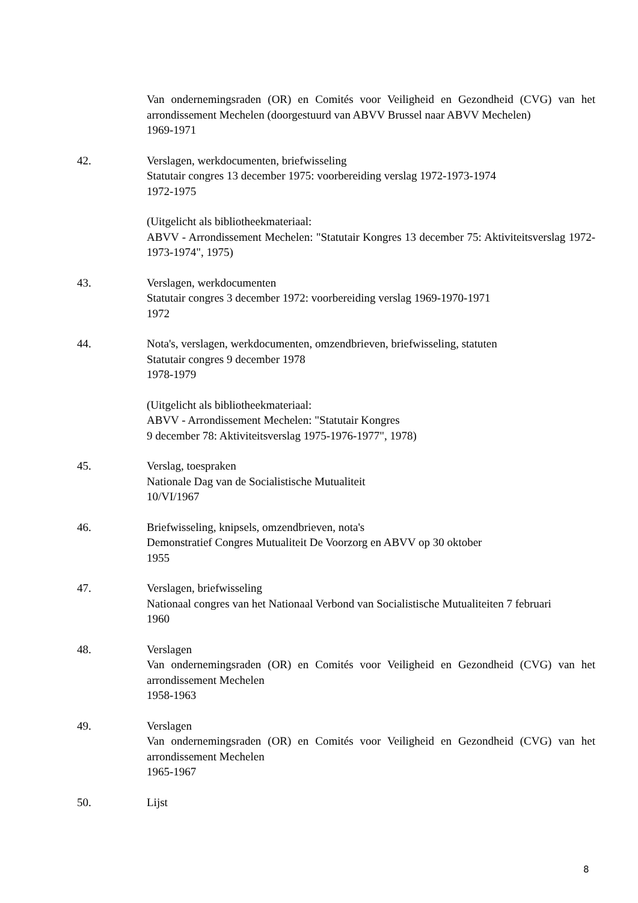Van ondernemingsraden (OR) en Comités voor Veiligheid en Gezondheid (CVG) van het arrondissement Mechelen (doorgestuurd van ABVV Brussel naar ABVV Mechelen)
1969-1971
42. Verslagen, werkdocumenten, briefwisseling
Statutair congres 13 december 1975: voorbereiding verslag 1972-1973-1974
1972-1975
(Uitgelicht als bibliotheekmateriaal:
ABVV - Arrondissement Mechelen: "Statutair Kongres 13 december 75: Aktiviteitsverslag 1972-1973-1974", 1975)
43. Verslagen, werkdocumenten
Statutair congres 3 december 1972: voorbereiding verslag 1969-1970-1971
1972
44. Nota's, verslagen, werkdocumenten, omzendbrieven, briefwisseling, statuten
Statutair congres 9 december 1978
1978-1979
(Uitgelicht als bibliotheekmateriaal:
ABVV - Arrondissement Mechelen: "Statutair Kongres
9 december 78: Aktiviteitsverslag 1975-1976-1977", 1978)
45. Verslag, toespraken
Nationale Dag van de Socialistische Mutualiteit
10/VI/1967
46. Briefwisseling, knipsels, omzendbrieven, nota's
Demonstratief Congres Mutualiteit De Voorzorg en ABVV op 30 oktober
1955
47. Verslagen, briefwisseling
Nationaal congres van het Nationaal Verbond van Socialistische Mutualiteiten 7 februari
1960
48. Verslagen
Van ondernemingsraden (OR) en Comités voor Veiligheid en Gezondheid (CVG) van het arrondissement Mechelen
1958-1963
49. Verslagen
Van ondernemingsraden (OR) en Comités voor Veiligheid en Gezondheid (CVG) van het arrondissement Mechelen
1965-1967
50. Lijst
8